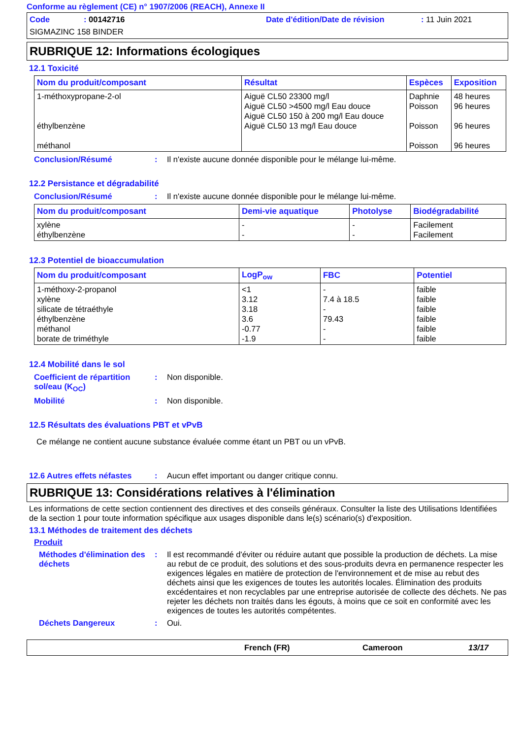Conforme au règlement (CE) n° 1907/2006 (REACH), Annexe II
Code: 00142716 Date d'édition/Date de révision: 11 Juin 2021
SIGMAZINC 158 BINDER
RUBRIQUE 12: Informations écologiques
12.1 Toxicité
| Nom du produit/composant | Résultat | Espèces | Exposition |
| --- | --- | --- | --- |
| 1-méthoxypropane-2-ol éthylbenzène méthanol | Aiguë CL50 23300 mg/l Aiguë CL50 >4500 mg/l Eau douce Aiguë CL50 150 à 200 mg/l Eau douce Aiguë CL50 13 mg/l Eau douce | Daphnie Poisson Poisson Poisson | 48 heures 96 heures 96 heures 96 heures |
Conclusion/Résumé: Il n'existe aucune donnée disponible pour le mélange lui-même.
12.2 Persistance et dégradabilité
Conclusion/Résumé: Il n'existe aucune donnée disponible pour le mélange lui-même.
| Nom du produit/composant | Demi-vie aquatique | Photolyse | Biodégradabilité |
| --- | --- | --- | --- |
| xylène éthylbenzène | - - | - - | Facilement Facilement |
12.3 Potentiel de bioaccumulation
| Nom du produit/composant | LogP<sub>ow</sub> | FBC | Potentiel |
| --- | --- | --- | --- |
| 1-méthoxy-2-propanol xylène silicate de tétraéthyle éthylbenzène méthanol borate de triméthyle | <1 3.12 3.18 3.6 -0.77 -1.9 | - 7.4 à 18.5 - 79.43 - - | faible faible faible faible faible faible |
12.4 Mobilité dans le sol
Coefficient de répartition sol/eau (K<sub>OC</sub>): Non disponible.
Mobilité: Non disponible.
12.5 Résultats des évaluations PBT et vPvB
Ce mélange ne contient aucune substance évaluée comme étant un PBT ou un vPvB.
12.6 Autres effets néfastes: Aucun effet important ou danger critique connu.
RUBRIQUE 13: Considérations relatives à l'élimination
Les informations de cette section contiennent des directives et des conseils généraux. Consulter la liste des Utilisations Identifiées de la section 1 pour toute information spécifique aux usages disponible dans le(s) scénario(s) d'exposition.
13.1 Méthodes de traitement des déchets
Produit
Méthodes d'élimination des déchets: Il est recommandé d'éviter ou réduire autant que possible la production de déchets. La mise au rebut de ce produit, des solutions et des sous-produits devra en permanence respecter les exigences légales en matière de protection de l'environnement et de mise au rebut des déchets ainsi que les exigences de toutes les autorités locales. Élimination des produits excédentaires et non recyclables par une entreprise autorisée de collecte des déchets. Ne pas rejeter les déchets non traités dans les égouts, à moins que ce soit en conformité avec les exigences de toutes les autorités compétentes.
Déchets Dangereux: Oui.
French (FR) Cameroon 13/17